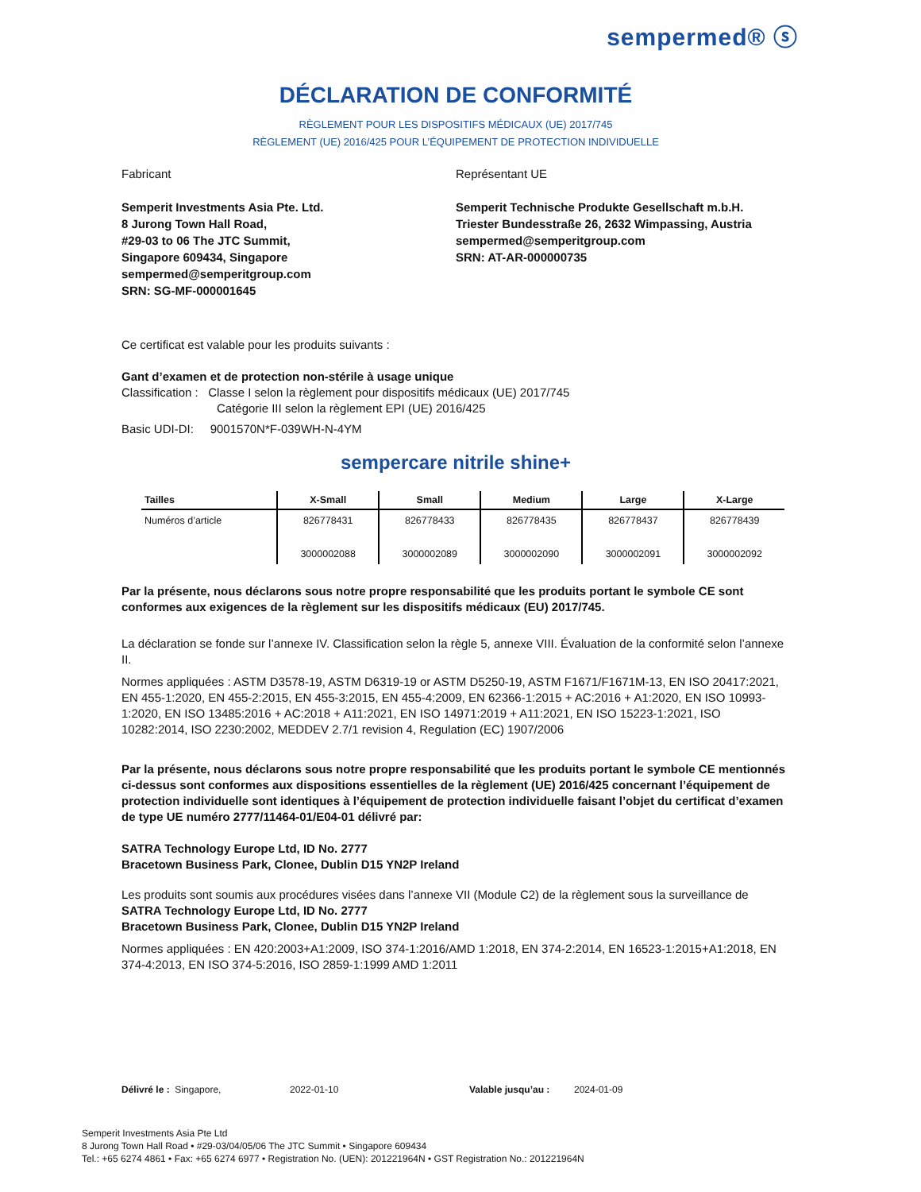sempermed® ⓢ
DÉCLARATION DE CONFORMITÉ
RÈGLEMENT POUR LES DISPOSITIFS MÉDICAUX (UE) 2017/745
RÈGLEMENT (UE) 2016/425 POUR L’ÉQUIPEMENT DE PROTECTION INDIVIDUELLE
Fabricant
Semperit Investments Asia Pte. Ltd.
8 Jurong Town Hall Road,
#29-03 to 06 The JTC Summit,
Singapore 609434, Singapore
sempermed@semperitgroup.com
SRN: SG-MF-000001645
Représentant UE
Semperit Technische Produkte Gesellschaft m.b.H.
Triester Bundesstraße 26, 2632 Wimpassing, Austria
sempermed@semperitgroup.com
SRN: AT-AR-000000735
Ce certificat est valable pour les produits suivants :
Gant d’examen et de protection non-stérile à usage unique
Classification : Classe I selon la règlement pour dispositifs médicaux (UE) 2017/745
Catégorie III selon la règlement EPI (UE) 2016/425
Basic UDI-DI: 9001570N*F-039WH-N-4YM
sempercare nitrile shine+
| Tailles | X-Small | Small | Medium | Large | X-Large |
| --- | --- | --- | --- | --- | --- |
| Numéros d’article | 826778431 3000002088 | 826778433 3000002089 | 826778435 3000002090 | 826778437 3000002091 | 826778439 3000002092 |
Par la présente, nous déclarons sous notre propre responsabilité que les produits portant le symbole CE sont conformes aux exigences de la règlement sur les dispositifs médicaux (EU) 2017/745.
La déclaration se fonde sur l’annexe IV. Classification selon la règle 5, annexe VIII. Évaluation de la conformité selon l’annexe II.
Normes appliquées : ASTM D3578-19, ASTM D6319-19 or ASTM D5250-19, ASTM F1671/F1671M-13, EN ISO 20417:2021, EN 455-1:2020, EN 455-2:2015, EN 455-3:2015, EN 455-4:2009, EN 62366-1:2015 + AC:2016 + A1:2020, EN ISO 10993-1:2020, EN ISO 13485:2016 + AC:2018 + A11:2021, EN ISO 14971:2019 + A11:2021, EN ISO 15223-1:2021, ISO 10282:2014, ISO 2230:2002, MEDDEV 2.7/1 revision 4, Regulation (EC) 1907/2006
Par la présente, nous déclarons sous notre propre responsabilité que les produits portant le symbole CE mentionnés ci-dessus sont conformes aux dispositions essentielles de la règlement (UE) 2016/425 concernant l’équipement de protection individuelle sont identiques à l’équipement de protection individuelle faisant l’objet du certificat d’examen de type UE numéro 2777/11464-01/E04-01 délivré par:
SATRA Technology Europe Ltd, ID No. 2777
Bracetown Business Park, Clonee, Dublin D15 YN2P Ireland
Les produits sont soumis aux procédures visées dans l’annexe VII (Module C2) de la règlement sous la surveillance de
SATRA Technology Europe Ltd, ID No. 2777
Bracetown Business Park, Clonee, Dublin D15 YN2P Ireland
Normes appliquées : EN 420:2003+A1:2009, ISO 374-1:2016/AMD 1:2018, EN 374-2:2014, EN 16523-1:2015+A1:2018, EN 374-4:2013, EN ISO 374-5:2016, ISO 2859-1:1999 AMD 1:2011
Délivré le : Singapore, 2022-01-10 Valable jusqu’au : 2024-01-09
Semperit Investments Asia Pte Ltd
8 Jurong Town Hall Road • #29-03/04/05/06 The JTC Summit • Singapore 609434
Tel.: +65 6274 4861 • Fax: +65 6274 6977 • Registration No. (UEN): 201221964N • GST Registration No.: 201221964N